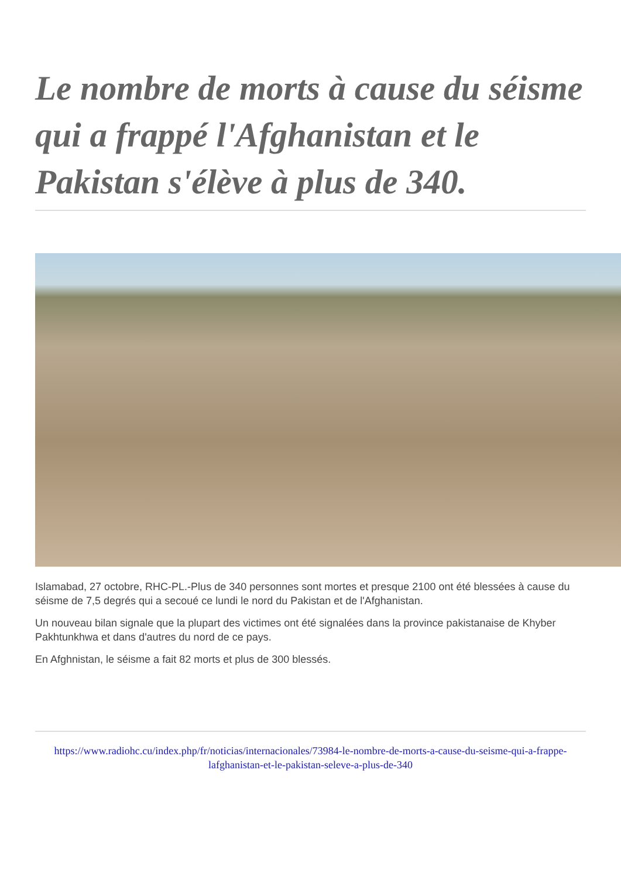Le nombre de morts à cause du séisme qui a frappé l'Afghanistan et le Pakistan s'élève à plus de 340.
Islamabad, 27 octobre, RHC-PL.-Plus de 340 personnes sont mortes et presque 2100 ont été blessées à cause du séisme de 7,5 degrés qui a secoué ce lundi le nord du Pakistan et de l'Afghanistan.
Un nouveau bilan signale que la plupart des victimes ont été signalées dans la province pakistanaise de Khyber Pakhtunkhwa et dans d'autres du nord de ce pays.
En Afghnistan, le séisme a fait 82 morts et plus de 300 blessés.
https://www.radiohc.cu/index.php/fr/noticias/internacionales/73984-le-nombre-de-morts-a-cause-du-seisme-qui-a-frappe-lafghanistan-et-le-pakistan-seleve-a-plus-de-340